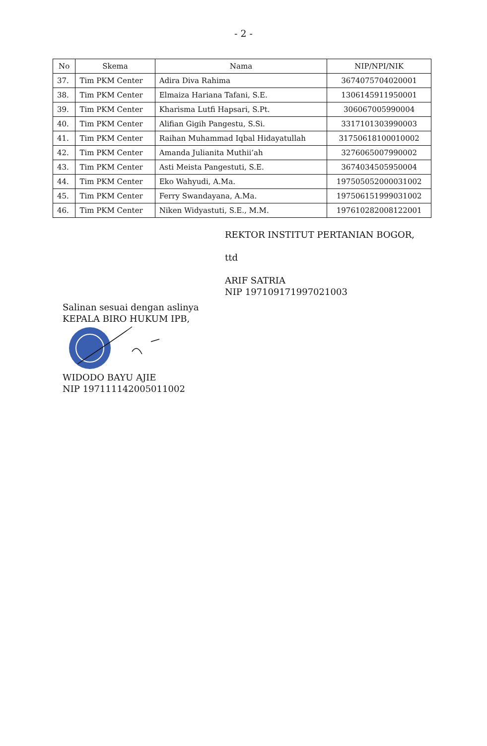- 2 -
| No | Skema | Nama | NIP/NPI/NIK |
| --- | --- | --- | --- |
| 37. | Tim PKM Center | Adira Diva Rahima | 3674075704020001 |
| 38. | Tim PKM Center | Elmaiza Hariana Tafani, S.E. | 1306145911950001 |
| 39. | Tim PKM Center | Kharisma Lutfi Hapsari, S.Pt. | 306067005990004 |
| 40. | Tim PKM Center | Alifian Gigih Pangestu, S.Si. | 3317101303990003 |
| 41. | Tim PKM Center | Raihan Muhammad Iqbal Hidayatullah | 31750618100010002 |
| 42. | Tim PKM Center | Amanda Julianita Muthii’ah | 3276065007990002 |
| 43. | Tim PKM Center | Asti Meista Pangestuti, S.E. | 3674034505950004 |
| 44. | Tim PKM Center | Eko Wahyudi, A.Ma. | 197505052000031002 |
| 45. | Tim PKM Center | Ferry Swandayana, A.Ma. | 197506151999031002 |
| 46. | Tim PKM Center | Niken Widyastuti, S.E., M.M. | 197610282008122001 |
REKTOR INSTITUT PERTANIAN BOGOR,
ttd
ARIF SATRIA
NIP 197109171997021003
Salinan sesuai dengan aslinya
KEPALA BIRO HUKUM IPB,
WIDODO BAYU AJIE
NIP 197111142005011002